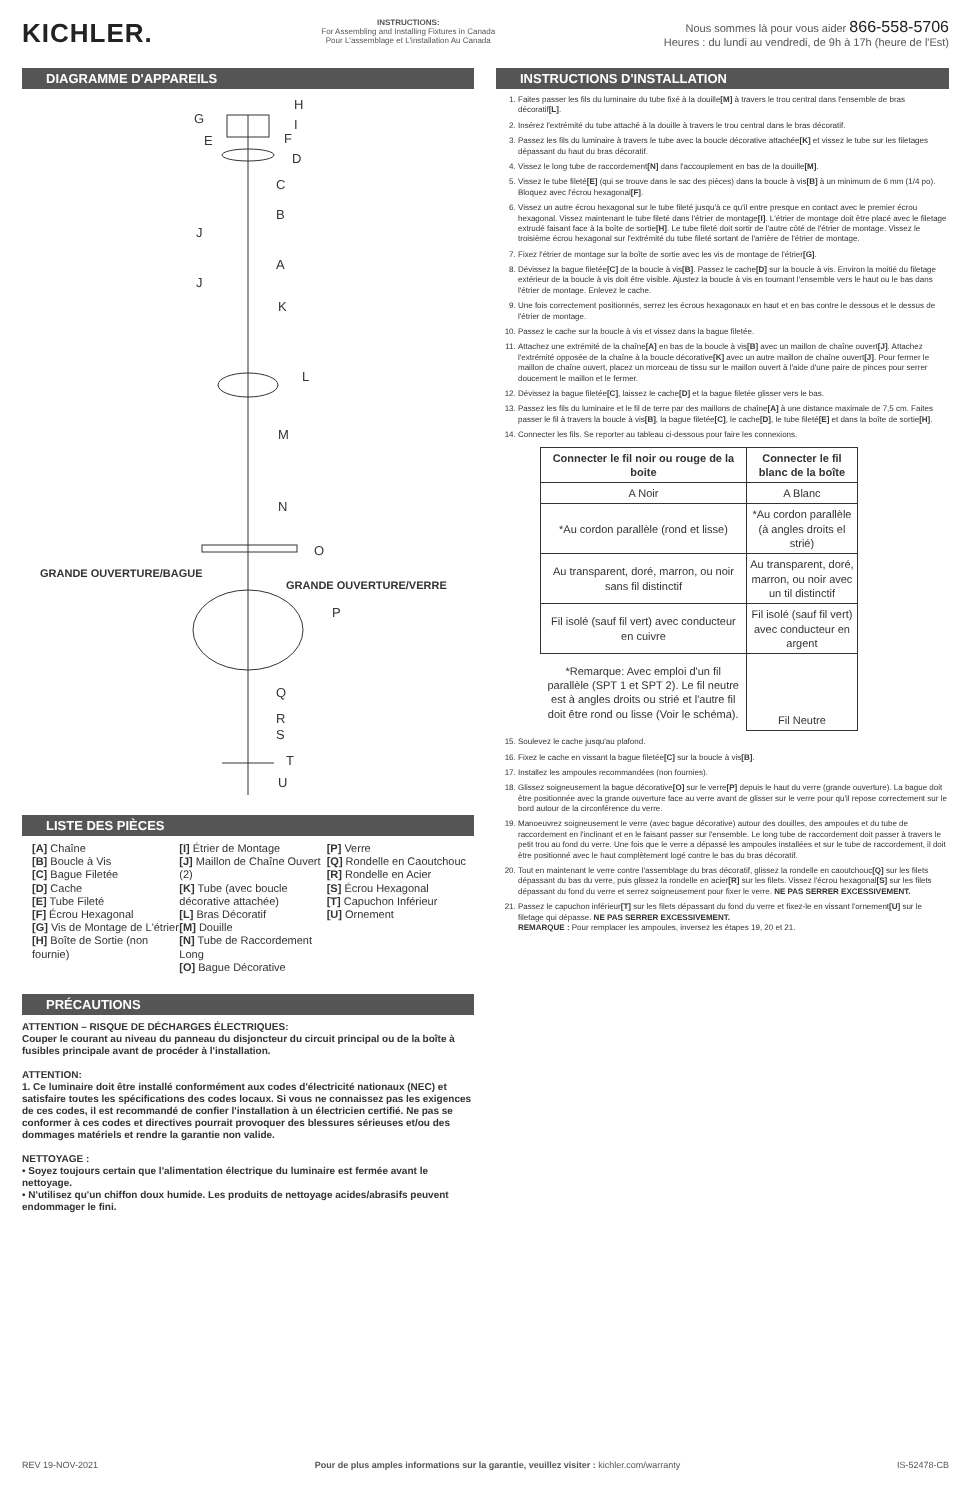KICHLER.
INSTRUCTIONS:
For Assembling and Installing Fixtures in Canada
Pour L'assemblage et L'installation Au Canada
Nous sommes là pour vous aider 866-558-5706
Heures : du lundi au vendredi, de 9h à 17h (heure de l'Est)
DIAGRAMME D'APPAREILS
H
G I
E F
D
C
B
J
A
J
K
L
M
N
O
GRANDE OUVERTURE/BAGUE
GRANDE OUVERTURE/VERRE
P
Q
R
S
T
U
LISTE DES PIÈCES
[A] Chaîne
[B] Boucle à Vis
[C] Bague Filetée
[D] Cache
[E] Tube Fileté
[F] Écrou Hexagonal
[G] Vis de Montage de L'étrier
[H] Boîte de Sortie (non fournie)
[I] Étrier de Montage
[J] Maillon de Chaîne Ouvert (2)
[K] Tube (avec boucle décorative attachée)
[L] Bras Décoratif
[M] Douille
[N] Tube de Raccordement Long
[O] Bague Décorative
[P] Verre
[Q] Rondelle en Caoutchouc
[R] Rondelle en Acier
[S] Écrou Hexagonal
[T] Capuchon Inférieur
[U] Ornement
PRÉCAUTIONS
ATTENTION – RISQUE DE DÉCHARGES ÉLECTRIQUES:
Couper le courant au niveau du panneau du disjoncteur du circuit principal ou de la boîte à fusibles principale avant de procéder à l'installation.
ATTENTION:
1. Ce luminaire doit être installé conformément aux codes d'électricité nationaux (NEC) et satisfaire toutes les spécifications des codes locaux. Si vous ne connaissez pas les exigences de ces codes, il est recommandé de confier l'installation à un électricien certifié. Ne pas se conformer à ces codes et directives pourrait provoquer des blessures sérieuses et/ou des dommages matériels et rendre la garantie non valide.
NETTOYAGE :
• Soyez toujours certain que l'alimentation électrique du luminaire est fermée avant le nettoyage.
• N'utilisez qu'un chiffon doux humide. Les produits de nettoyage acides/abrasifs peuvent endommager le fini.
INSTRUCTIONS D'INSTALLATION
1. Faites passer les fils du luminaire du tube fixé à la douille[M] à travers le trou central dans l'ensemble de bras décoratif[L].
2. Insérez l'extrémité du tube attaché à la douille à travers le trou central dans le bras décoratif.
3. Passez les fils du luminaire à travers le tube avec la boucle décorative attachée[K] et vissez le tube sur les filetages dépassant du haut du bras décoratif.
4. Vissez le long tube de raccordement[N] dans l'accouplement en bas de la douille[M].
5. Vissez le tube fileté[E] (qui se trouve dans le sac des pièces) dans la boucle à vis[B] à un minimum de 6 mm (1/4 po). Bloquez avec l'écrou hexagonal[F].
6. Vissez un autre écrou hexagonal sur le tube fileté jusqu'à ce qu'il entre presque en contact avec le premier écrou hexagonal. Vissez maintenant le tube fileté dans l'étrier de montage[I]. L'étrier de montage doit être placé avec le filetage extrudé faisant face à la boîte de sortie[H]. Le tube fileté doit sortir de l'autre côté de l'étrier de montage. Vissez le troisième écrou hexagonal sur l'extrémité du tube fileté sortant de l'arrière de l'étrier de montage.
7. Fixez l'étrier de montage sur la boîte de sortie avec les vis de montage de l'étrier[G].
8. Dévissez la bague filetée[C] de la boucle à vis[B]. Passez le cache[D] sur la boucle à vis. Environ la moitié du filetage extérieur de la boucle à vis doit être visible. Ajustez la boucle à vis en tournant l'ensemble vers le haut ou le bas dans l'étrier de montage. Enlevez le cache.
9. Une fois correctement positionnés, serrez les écrous hexagonaux en haut et en bas contre le dessous et le dessus de l'étrier de montage.
10. Passez le cache sur la boucle à vis et vissez dans la bague filetée.
11. Attachez une extrémité de la chaîne[A] en bas de la boucle à vis[B] avec un maillon de chaîne ouvert[J]. Attachez l'extrémité opposée de la chaîne à la boucle décorative[K] avec un autre maillon de chaîne ouvert[J]. Pour fermer le maillon de chaîne ouvert, placez un morceau de tissu sur le maillon ouvert à l'aide d'une paire de pinces pour serrer doucement le maillon et le fermer.
12. Dévissez la bague filetée[C], laissez le cache[D] et la bague filetée glisser vers le bas.
13. Passez les fils du luminaire et le fil de terre par des maillons de chaîne[A] à une distance maximale de 7,5 cm. Faites passer le fil à travers la boucle à vis[B], la bague filetée[C], le cache[D], le tube fileté[E] et dans la boîte de sortie[H].
14. Connecter les fils. Se reporter au tableau ci-dessous pour faire les connexions.
| Connecter le fil noir ou rouge de la boite | Connecter le fil blanc de la boîte |
| --- | --- |
| A Noir | A Blanc |
| *Au cordon parallèle (rond et lisse) | *Au cordon parallèle (à angles droits el strié) |
| Au transparent, doré, marron, ou noir sans fil distinctif | Au transparent, doré, marron, ou noir avec un til distinctif |
| Fil isolé (sauf fil vert) avec conducteur en cuivre | Fil isolé (sauf fil vert) avec conducteur en argent |
| *Remarque: Avec emploi d'un fil parallèle (SPT 1 et SPT 2). Le fil neutre est à angles droits ou strié et l'autre fil doit être rond ou lisse (Voir le schéma). | Fil Neutre |
15. Soulevez le cache jusqu'au plafond.
16. Fixez le cache en vissant la bague filetée[C] sur la boucle à vis[B].
17. Installez les ampoules recommandées (non fournies).
18. Glissez soigneusement la bague décorative[O] sur le verre[P] depuis le haut du verre (grande ouverture). La bague doit être positionnée avec la grande ouverture face au verre avant de glisser sur le verre pour qu'il repose correctement sur le bord autour de la circonférence du verre.
19. Manoeuvrez soigneusement le verre (avec bague décorative) autour des douilles, des ampoules et du tube de raccordement en l'inclinant et en le faisant passer sur l'ensemble. Le long tube de raccordement doit passer à travers le petit trou au fond du verre. Une fois que le verre a dépassé les ampoules installées et sur le tube de raccordement, il doit être positionné avec le haut complètement logé contre le bas du bras décoratif.
20. Tout en maintenant le verre contre l'assemblage du bras décoratif, glissez la rondelle en caoutchouc[Q] sur les filets dépassant du bas du verre, puis glissez la rondelle en acier[R] sur les filets. Vissez l'écrou hexagonal[S] sur les filets dépassant du fond du verre et serrez soigneusement pour fixer le verre. NE PAS SERRER EXCESSIVEMENT.
21. Passez le capuchon inférieur[T] sur les filets dépassant du fond du verre et fixez-le en vissant l'ornement[U] sur le filetage qui dépasse. NE PAS SERRER EXCESSIVEMENT.
REMARQUE : Pour remplacer les ampoules, inversez les étapes 19, 20 et 21.
REV 19-NOV-2021 Pour de plus amples informations sur la garantie, veuillez visiter : kichler.com/warranty IS-52478-CB